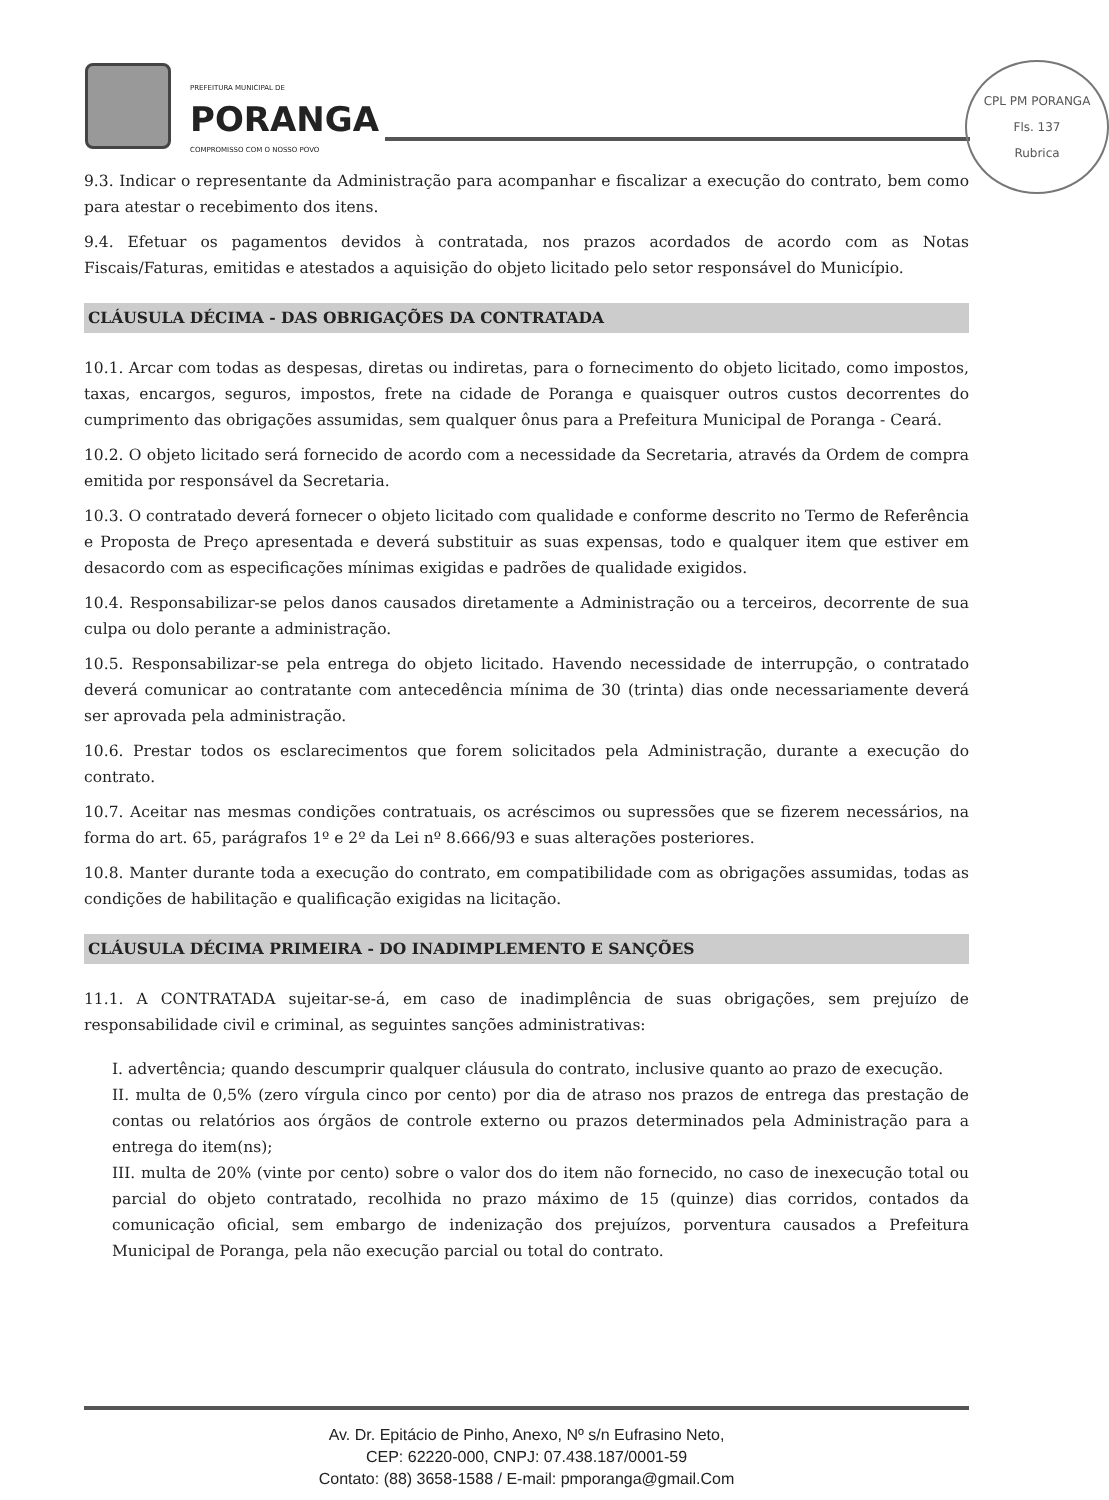PREFEITURA MUNICIPAL DE
PORANGA
COMPROMISSO COM O NOSSO POVO
CPL PM PORANGA
Fls. 137
Rubrica
9.3. Indicar o representante da Administração para acompanhar e fiscalizar a execução do contrato, bem como para atestar o recebimento dos itens.
9.4. Efetuar os pagamentos devidos à contratada, nos prazos acordados de acordo com as Notas Fiscais/Faturas, emitidas e atestados a aquisição do objeto licitado pelo setor responsável do Município.
CLÁUSULA DÉCIMA - DAS OBRIGAÇÕES DA CONTRATADA
10.1. Arcar com todas as despesas, diretas ou indiretas, para o fornecimento do objeto licitado, como impostos, taxas, encargos, seguros, impostos, frete na cidade de Poranga e quaisquer outros custos decorrentes do cumprimento das obrigações assumidas, sem qualquer ônus para a Prefeitura Municipal de Poranga - Ceará.
10.2. O objeto licitado será fornecido de acordo com a necessidade da Secretaria, através da Ordem de compra emitida por responsável da Secretaria.
10.3. O contratado deverá fornecer o objeto licitado com qualidade e conforme descrito no Termo de Referência e Proposta de Preço apresentada e deverá substituir as suas expensas, todo e qualquer item que estiver em desacordo com as especificações mínimas exigidas e padrões de qualidade exigidos.
10.4. Responsabilizar-se pelos danos causados diretamente a Administração ou a terceiros, decorrente de sua culpa ou dolo perante a administração.
10.5. Responsabilizar-se pela entrega do objeto licitado. Havendo necessidade de interrupção, o contratado deverá comunicar ao contratante com antecedência mínima de 30 (trinta) dias onde necessariamente deverá ser aprovada pela administração.
10.6. Prestar todos os esclarecimentos que forem solicitados pela Administração, durante a execução do contrato.
10.7. Aceitar nas mesmas condições contratuais, os acréscimos ou supressões que se fizerem necessários, na forma do art. 65, parágrafos 1º e 2º da Lei nº 8.666/93 e suas alterações posteriores.
10.8. Manter durante toda a execução do contrato, em compatibilidade com as obrigações assumidas, todas as condições de habilitação e qualificação exigidas na licitação.
CLÁUSULA DÉCIMA PRIMEIRA - DO INADIMPLEMENTO E SANÇÕES
11.1. A CONTRATADA sujeitar-se-á, em caso de inadimplência de suas obrigações, sem prejuízo de responsabilidade civil e criminal, as seguintes sanções administrativas:
I. advertência; quando descumprir qualquer cláusula do contrato, inclusive quanto ao prazo de execução.
II. multa de 0,5% (zero vírgula cinco por cento) por dia de atraso nos prazos de entrega das prestação de contas ou relatórios aos órgãos de controle externo ou prazos determinados pela Administração para a entrega do item(ns);
III. multa de 20% (vinte por cento) sobre o valor dos do item não fornecido, no caso de inexecução total ou parcial do objeto contratado, recolhida no prazo máximo de 15 (quinze) dias corridos, contados da comunicação oficial, sem embargo de indenização dos prejuízos, porventura causados a Prefeitura Municipal de Poranga, pela não execução parcial ou total do contrato.
Av. Dr. Epitácio de Pinho, Anexo, Nº s/n Eufrasino Neto,
CEP: 62220-000, CNPJ: 07.438.187/0001-59
Contato: (88) 3658-1588 / E-mail: pmporanga@gmail.Com